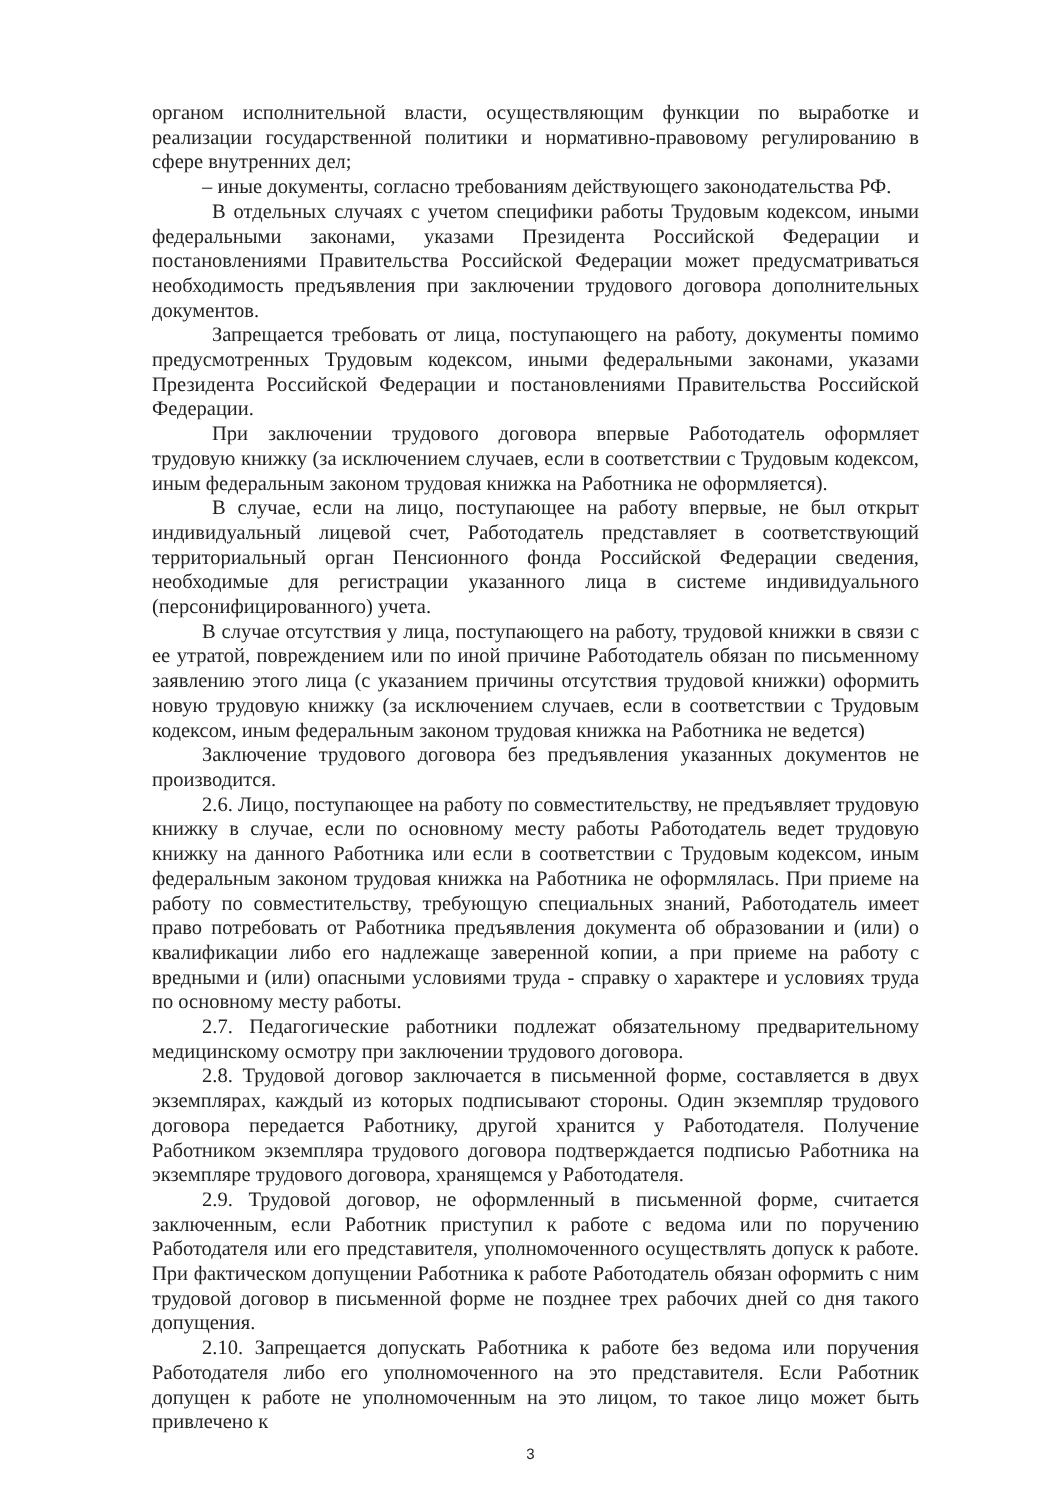органом исполнительной власти, осуществляющим функции по выработке и реализации государственной политики и нормативно-правовому регулированию в сфере внутренних дел;
– иные документы, согласно требованиям действующего законодательства РФ.
В отдельных случаях с учетом специфики работы Трудовым кодексом, иными федеральными законами, указами Президента Российской Федерации и постановлениями Правительства Российской Федерации может предусматриваться необходимость предъявления при заключении трудового договора дополнительных документов.
Запрещается требовать от лица, поступающего на работу, документы помимо предусмотренных Трудовым кодексом, иными федеральными законами, указами Президента Российской Федерации и постановлениями Правительства Российской Федерации.
При заключении трудового договора впервые Работодатель оформляет трудовую книжку (за исключением случаев, если в соответствии с Трудовым кодексом, иным федеральным законом трудовая книжка на Работника не оформляется).
В случае, если на лицо, поступающее на работу впервые, не был открыт индивидуальный лицевой счет, Работодатель представляет в соответствующий территориальный орган Пенсионного фонда Российской Федерации сведения, необходимые для регистрации указанного лица в системе индивидуального (персонифицированного) учета.
В случае отсутствия у лица, поступающего на работу, трудовой книжки в связи с ее утратой, повреждением или по иной причине Работодатель обязан по письменному заявлению этого лица (с указанием причины отсутствия трудовой книжки) оформить новую трудовую книжку (за исключением случаев, если в соответствии с Трудовым кодексом, иным федеральным законом трудовая книжка на Работника не ведется)
Заключение трудового договора без предъявления указанных документов не производится.
2.6. Лицо, поступающее на работу по совместительству, не предъявляет трудовую книжку в случае, если по основному месту работы Работодатель ведет трудовую книжку на данного Работника или если в соответствии с Трудовым кодексом, иным федеральным законом трудовая книжка на Работника не оформлялась. При приеме на работу по совместительству, требующую специальных знаний, Работодатель имеет право потребовать от Работника предъявления документа об образовании и (или) о квалификации либо его надлежаще заверенной копии, а при приеме на работу с вредными и (или) опасными условиями труда - справку о характере и условиях труда по основному месту работы.
2.7. Педагогические работники подлежат обязательному предварительному медицинскому осмотру при заключении трудового договора.
2.8. Трудовой договор заключается в письменной форме, составляется в двух экземплярах, каждый из которых подписывают стороны. Один экземпляр трудового договора передается Работнику, другой хранится у Работодателя. Получение Работником экземпляра трудового договора подтверждается подписью Работника на экземпляре трудового договора, хранящемся у Работодателя.
2.9. Трудовой договор, не оформленный в письменной форме, считается заключенным, если Работник приступил к работе с ведома или по поручению Работодателя или его представителя, уполномоченного осуществлять допуск к работе. При фактическом допущении Работника к работе Работодатель обязан оформить с ним трудовой договор в письменной форме не позднее трех рабочих дней со дня такого допущения.
2.10. Запрещается допускать Работника к работе без ведома или поручения Работодателя либо его уполномоченного на это представителя. Если Работник допущен к работе не уполномоченным на это лицом, то такое лицо может быть привлечено к
3